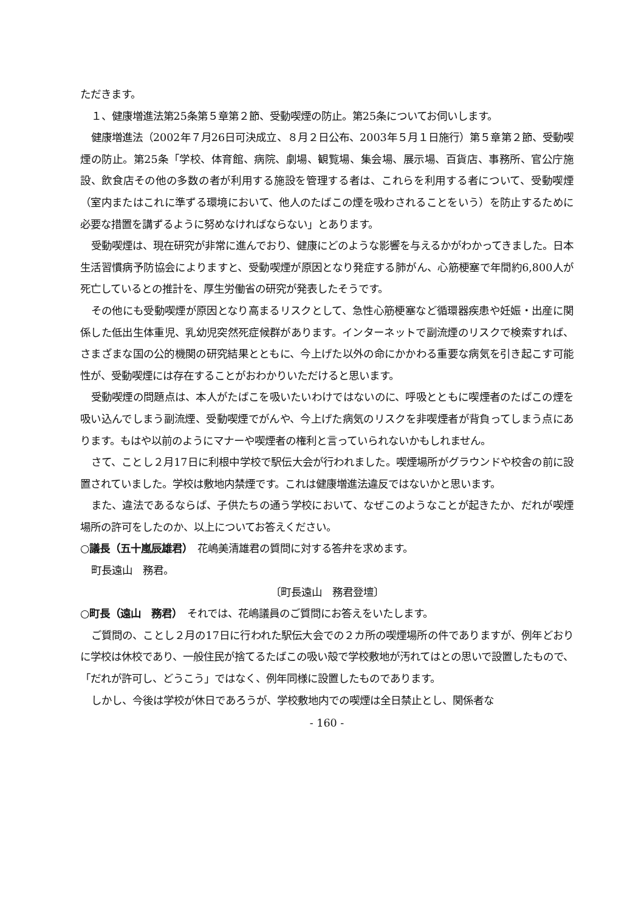ただきます。
１、健康増進法第25条第５章第２節、受動喫煙の防止。第25条についてお伺いします。
健康増進法（2002年７月26日可決成立、８月２日公布、2003年５月１日施行）第５章第２節、受動喫煙の防止。第25条「学校、体育館、病院、劇場、観覧場、集会場、展示場、百貨店、事務所、官公庁施設、飲食店その他の多数の者が利用する施設を管理する者は、これらを利用する者について、受動喫煙（室内またはこれに準ずる環境において、他人のたばこの煙を吸わされることをいう）を防止するために必要な措置を講ずるように努めなければならない」とあります。
受動喫煙は、現在研究が非常に進んでおり、健康にどのような影響を与えるかがわかってきました。日本生活習慣病予防協会によりますと、受動喫煙が原因となり発症する肺がん、心筋梗塞で年間約6,800人が死亡しているとの推計を、厚生労働省の研究が発表したそうです。
その他にも受動喫煙が原因となり高まるリスクとして、急性心筋梗塞など循環器疾患や妊娠・出産に関係した低出生体重児、乳幼児突然死症候群があります。インターネットで副流煙のリスクで検索すれば、さまざまな国の公的機関の研究結果とともに、今上げた以外の命にかかわる重要な病気を引き起こす可能性が、受動喫煙には存在することがおわかりいただけると思います。
受動喫煙の問題点は、本人がたばこを吸いたいわけではないのに、呼吸とともに喫煙者のたばこの煙を吸い込んでしまう副流煙、受動喫煙でがんや、今上げた病気のリスクを非喫煙者が背負ってしまう点にあります。もはや以前のようにマナーや喫煙者の権利と言っていられないかもしれません。
さて、ことし２月17日に利根中学校で駅伝大会が行われました。喫煙場所がグラウンドや校舎の前に設置されていました。学校は敷地内禁煙です。これは健康増進法違反ではないかと思います。
また、違法であるならば、子供たちの通う学校において、なぜこのようなことが起きたか、だれが喫煙場所の許可をしたのか、以上についてお答えください。
○議長（五十嵐辰雄君）　花嶋美清雄君の質問に対する答弁を求めます。
町長遠山　務君。
〔町長遠山　務君登壇〕
○町長（遠山　務君）　それでは、花嶋議員のご質問にお答えをいたします。
ご質問の、ことし２月の17日に行われた駅伝大会での２カ所の喫煙場所の件でありますが、例年どおりに学校は休校であり、一般住民が捨てるたばこの吸い殻で学校敷地が汚れてはとの思いで設置したもので、「だれが許可し、どうこう」ではなく、例年同様に設置したものであります。
しかし、今後は学校が休日であろうが、学校敷地内での喫煙は全日禁止とし、関係者な
- 160 -